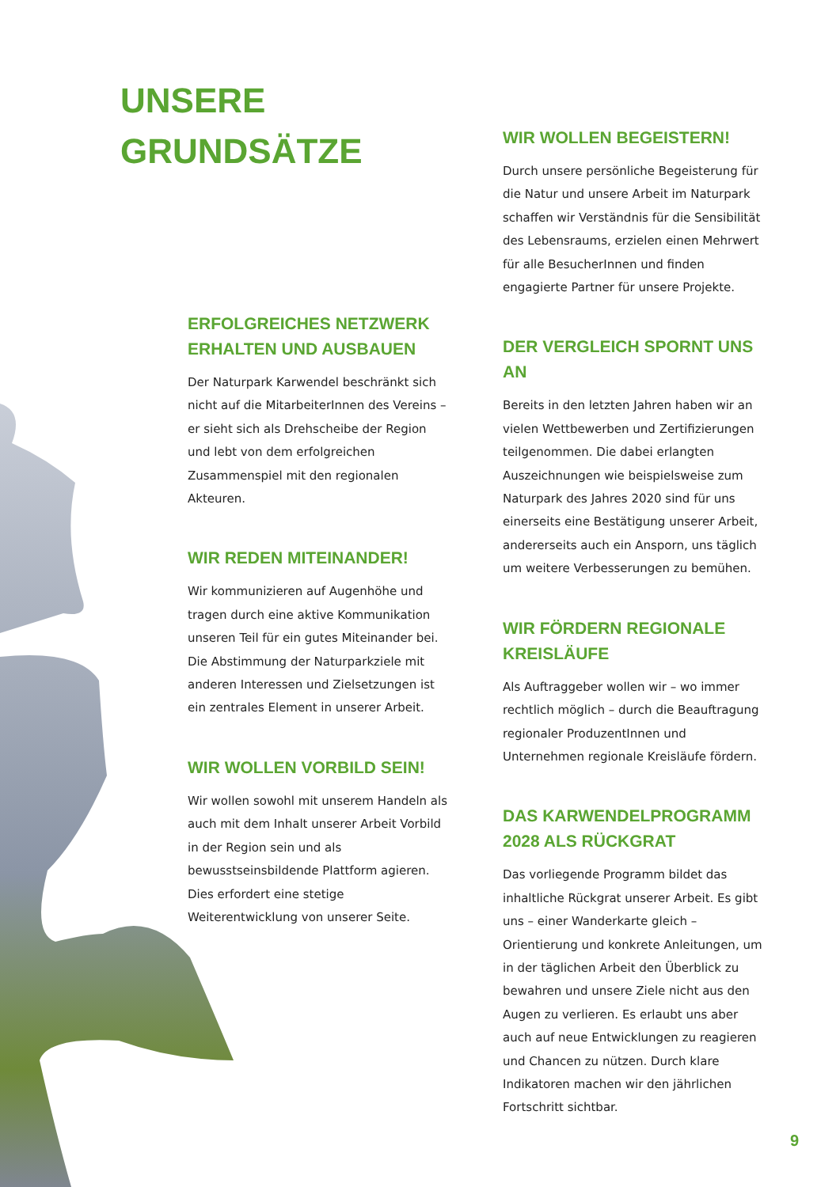UNSERE
GRUNDSÄTZE
ERFOLGREICHES NETZWERK
ERHALTEN UND AUSBAUEN
Der Naturpark Karwendel beschränkt sich nicht auf die MitarbeiterInnen des Vereins – er sieht sich als Drehscheibe der Region und lebt von dem erfolgreichen Zusammenspiel mit den regionalen Akteuren.
WIR REDEN MITEINANDER!
Wir kommunizieren auf Augenhöhe und tragen durch eine aktive Kommunikation unseren Teil für ein gutes Miteinander bei. Die Abstimmung der Naturparkziele mit anderen Interessen und Zielsetzungen ist ein zentrales Element in unserer Arbeit.
WIR WOLLEN VORBILD SEIN!
Wir wollen sowohl mit unserem Handeln als auch mit dem Inhalt unserer Arbeit Vorbild in der Region sein und als bewusstseinsbildende Plattform agieren. Dies erfordert eine stetige Weiterentwicklung von unserer Seite.
WIR WOLLEN BEGEISTERN!
Durch unsere persönliche Begeisterung für die Natur und unsere Arbeit im Naturpark schaffen wir Verständnis für die Sensibilität des Lebensraums, erzielen einen Mehrwert für alle BesucherInnen und finden engagierte Partner für unsere Projekte.
DER VERGLEICH SPORNT UNS AN
Bereits in den letzten Jahren haben wir an vielen Wettbewerben und Zertifizierungen teilgenommen. Die dabei erlangten Auszeichnungen wie beispielsweise zum Naturpark des Jahres 2020 sind für uns einerseits eine Bestätigung unserer Arbeit, andererseits auch ein Ansporn, uns täglich um weitere Verbesserungen zu bemühen.
WIR FÖRDERN REGIONALE
KREISLÄUFE
Als Auftraggeber wollen wir – wo immer rechtlich möglich – durch die Beauftragung regionaler ProduzentInnen und Unternehmen regionale Kreisläufe fördern.
DAS KARWENDELPROGRAMM
2028 ALS RÜCKGRAT
Das vorliegende Programm bildet das inhaltliche Rückgrat unserer Arbeit. Es gibt uns – einer Wanderkarte gleich – Orientierung und konkrete Anleitungen, um in der täglichen Arbeit den Überblick zu bewahren und unsere Ziele nicht aus den Augen zu verlieren. Es erlaubt uns aber auch auf neue Entwicklungen zu reagieren und Chancen zu nützen. Durch klare Indikatoren machen wir den jährlichen Fortschritt sichtbar.
9